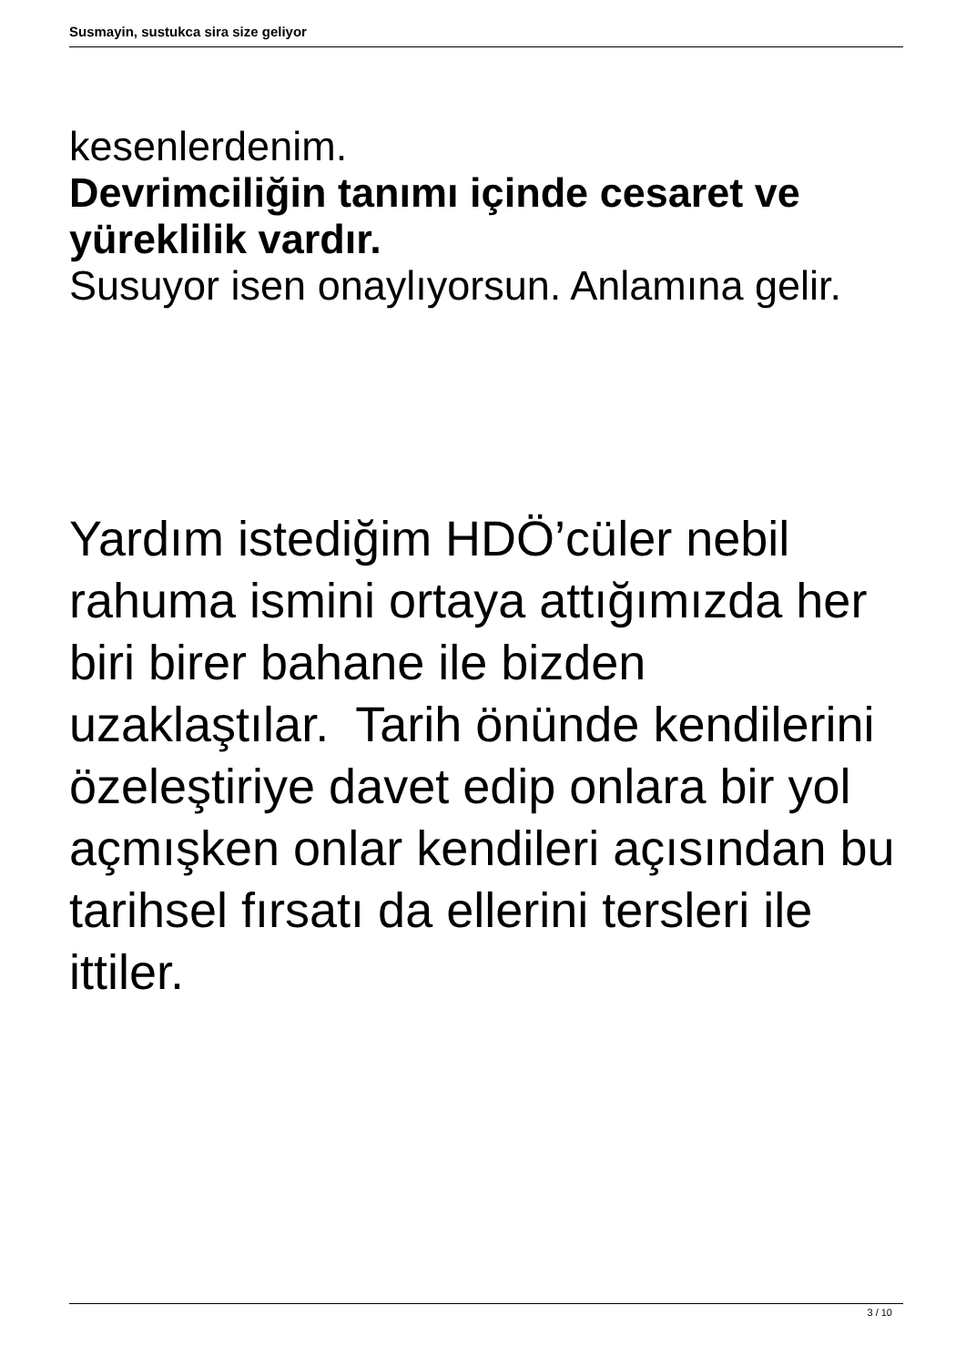Susmayin, sustukca sira size geliyor
kesenlerdenim.
Devrimciliğin tanımı içinde cesaret ve yüreklilik vardır.
Susuyor isen onaylıyorsun. Anlamına gelir.
Yardım istediğim HDÖ’cüler nebil rahuma ismini ortaya attığımızda her biri birer bahane ile bizden uzaklaştılar. Tarih önünde kendilerini özeleştiriye davet edip onlara bir yol açmışken onlar kendileri açısından bu tarihsel fırsatı da ellerini tersleri ile ittiler.
3 / 10